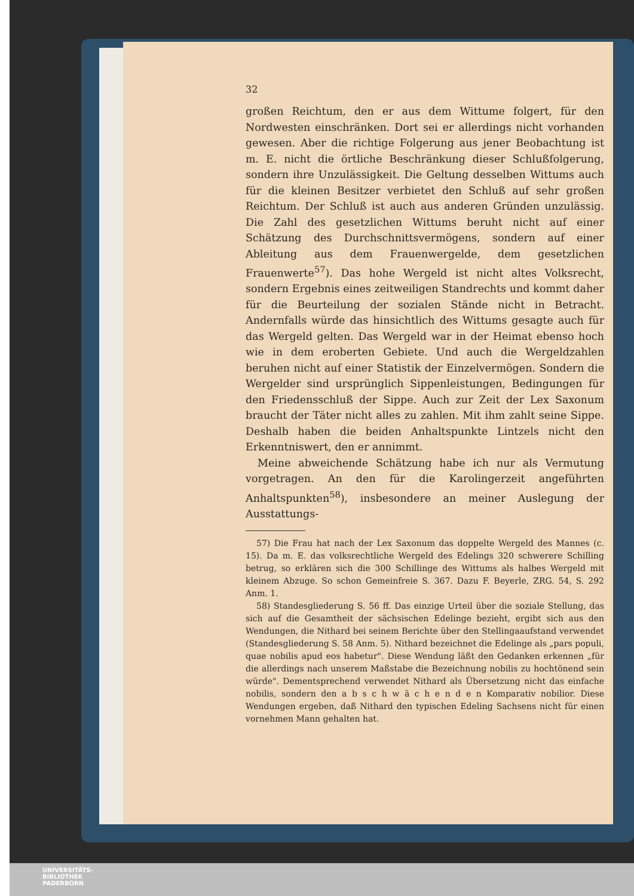32
großen Reichtum, den er aus dem Wittume folgert, für den Nordwesten einschränken. Dort sei er allerdings nicht vorhanden gewesen. Aber die richtige Folgerung aus jener Beobachtung ist m. E. nicht die örtliche Beschränkung dieser Schlußfolgerung, sondern ihre Unzulässigkeit. Die Geltung desselben Wittums auch für die kleinen Besitzer verbietet den Schluß auf sehr großen Reichtum. Der Schluß ist auch aus anderen Gründen unzulässig. Die Zahl des gesetzlichen Wittums beruht nicht auf einer Schätzung des Durchschnittsvermögens, sondern auf einer Ableitung aus dem Frauenwergelde, dem gesetzlichen Frauenwerte<sup>57</sup>). Das hohe Wergeld ist nicht altes Volksrecht, sondern Ergebnis eines zeitweiligen Standrechts und kommt daher für die Beurteilung der sozialen Stände nicht in Betracht. Andernfalls würde das hinsichtlich des Wittums gesagte auch für das Wergeld gelten. Das Wergeld war in der Heimat ebenso hoch wie in dem eroberten Gebiete. Und auch die Wergeldzahlen beruhen nicht auf einer Statistik der Einzelvermögen. Sondern die Wergelder sind ursprünglich Sippenleistungen, Bedingungen für den Friedensschluß der Sippe. Auch zur Zeit der Lex Saxonum braucht der Täter nicht alles zu zahlen. Mit ihm zahlt seine Sippe. Deshalb haben die beiden Anhaltspunkte Lintzels nicht den Erkenntniswert, den er annimmt.
Meine abweichende Schätzung habe ich nur als Vermutung vorgetragen. An den für die Karolingerzeit angeführten Anhaltspunkten<sup>58</sup>), insbesondere an meiner Auslegung der Ausstattungs-
57) Die Frau hat nach der Lex Saxonum das doppelte Wergeld des Mannes (c. 15). Da m. E. das volksrechtliche Wergeld des Edelings 320 schwerere Schilling betrug, so erklären sich die 300 Schillinge des Wittums als halbes Wergeld mit kleinem Abzuge. So schon Gemeinfreie S. 367. Dazu F. Beyerle, ZRG. 54, S. 292 Anm. 1.
58) Standesgliederung S. 56 ff. Das einzige Urteil über die soziale Stellung, das sich auf die Gesamtheit der sächsischen Edelinge bezieht, ergibt sich aus den Wendungen, die Nithard bei seinem Berichte über den Stellingaaufstand verwendet (Standesgliederung S. 58 Anm. 5). Nithard bezeichnet die Edelinge als „pars populi, quae nobilis apud eos habetur". Diese Wendung läßt den Gedanken erkennen „für die allerdings nach unserem Maßstabe die Bezeichnung nobilis zu hochtönend sein würde". Dementsprechend verwendet Nithard als Übersetzung nicht das einfache nobilis, sondern den a b s c h w ä c h e n d e n Komparativ nobilior. Diese Wendungen ergeben, daß Nithard den typischen Edeling Sachsens nicht für einen vornehmen Mann gehalten hat.
UNIVERSITÄTS-
BIBLIOTHEK
PADERBORN